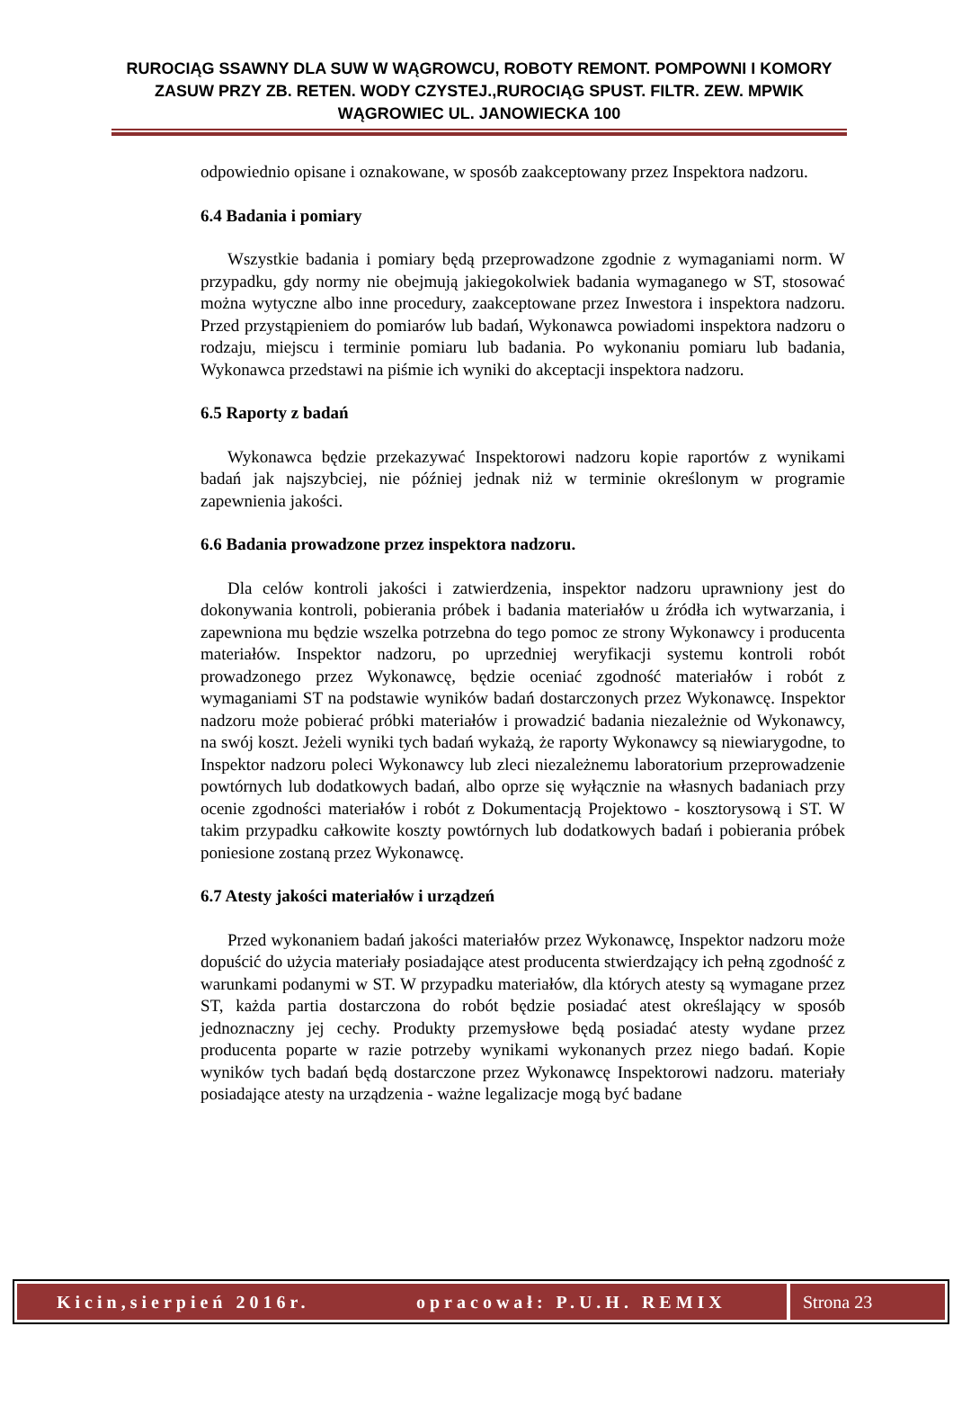RUROCIĄG SSAWNY DLA SUW W WĄGROWCU, ROBOTY REMONT. POMPOWNI I KOMORY ZASUW PRZY ZB. RETEN. WODY CZYSTEJ.,RUROCIĄG SPUST. FILTR. ZEW. MPWIK WĄGROWIEC UL. JANOWIECKA 100
odpowiednio opisane i oznakowane, w sposób zaakceptowany przez Inspektora nadzoru.
6.4 Badania i pomiary
Wszystkie badania i pomiary będą przeprowadzone zgodnie z wymaganiami norm. W przypadku, gdy normy nie obejmują jakiegokolwiek badania wymaganego w ST, stosować można wytyczne albo inne procedury, zaakceptowane przez Inwestora i inspektora nadzoru. Przed przystąpieniem do pomiarów lub badań, Wykonawca powiadomi inspektora nadzoru o rodzaju, miejscu i terminie pomiaru lub badania. Po wykonaniu pomiaru lub badania, Wykonawca przedstawi na piśmie ich wyniki do akceptacji inspektora nadzoru.
6.5 Raporty z badań
Wykonawca będzie przekazywać Inspektorowi nadzoru kopie raportów z wynikami badań jak najszybciej, nie później jednak niż w terminie określonym w programie zapewnienia jakości.
6.6 Badania prowadzone przez inspektora nadzoru.
Dla celów kontroli jakości i zatwierdzenia, inspektor nadzoru uprawniony jest do dokonywania kontroli, pobierania próbek i badania materiałów u źródła ich wytwarzania, i zapewniona mu będzie wszelka potrzebna do tego pomoc ze strony Wykonawcy i producenta materiałów. Inspektor nadzoru, po uprzedniej weryfikacji systemu kontroli robót prowadzonego przez Wykonawcę, będzie oceniać zgodność materiałów i robót z wymaganiami ST na podstawie wyników badań dostarczonych przez Wykonawcę. Inspektor nadzoru może pobierać próbki materiałów i prowadzić badania niezależnie od Wykonawcy, na swój koszt. Jeżeli wyniki tych badań wykażą, że raporty Wykonawcy są niewiarygodne, to Inspektor nadzoru poleci Wykonawcy lub zleci niezależnemu laboratorium przeprowadzenie powtórnych lub dodatkowych badań, albo oprze się wyłącznie na własnych badaniach przy ocenie zgodności materiałów i robót z Dokumentacją Projektowo - kosztorysową i ST. W takim przypadku całkowite koszty powtórnych lub dodatkowych badań i pobierania próbek poniesione zostaną przez Wykonawcę.
6.7 Atesty jakości materiałów i urządzeń
Przed wykonaniem badań jakości materiałów przez Wykonawcę, Inspektor nadzoru może dopuścić do użycia materiały posiadające atest producenta stwierdzający ich pełną zgodność z warunkami podanymi w ST. W przypadku materiałów, dla których atesty są wymagane przez ST, każda partia dostarczona do robót będzie posiadać atest określający w sposób jednoznaczny jej cechy. Produkty przemysłowe będą posiadać atesty wydane przez producenta poparte w razie potrzeby wynikami wykonanych przez niego badań. Kopie wyników tych badań będą dostarczone przez Wykonawcę Inspektorowi nadzoru. materiały posiadające atesty na urządzenia - ważne legalizacje mogą być badane
Kicin,sierpień 2016r. opracował: P.U.H. REMIX Strona 23